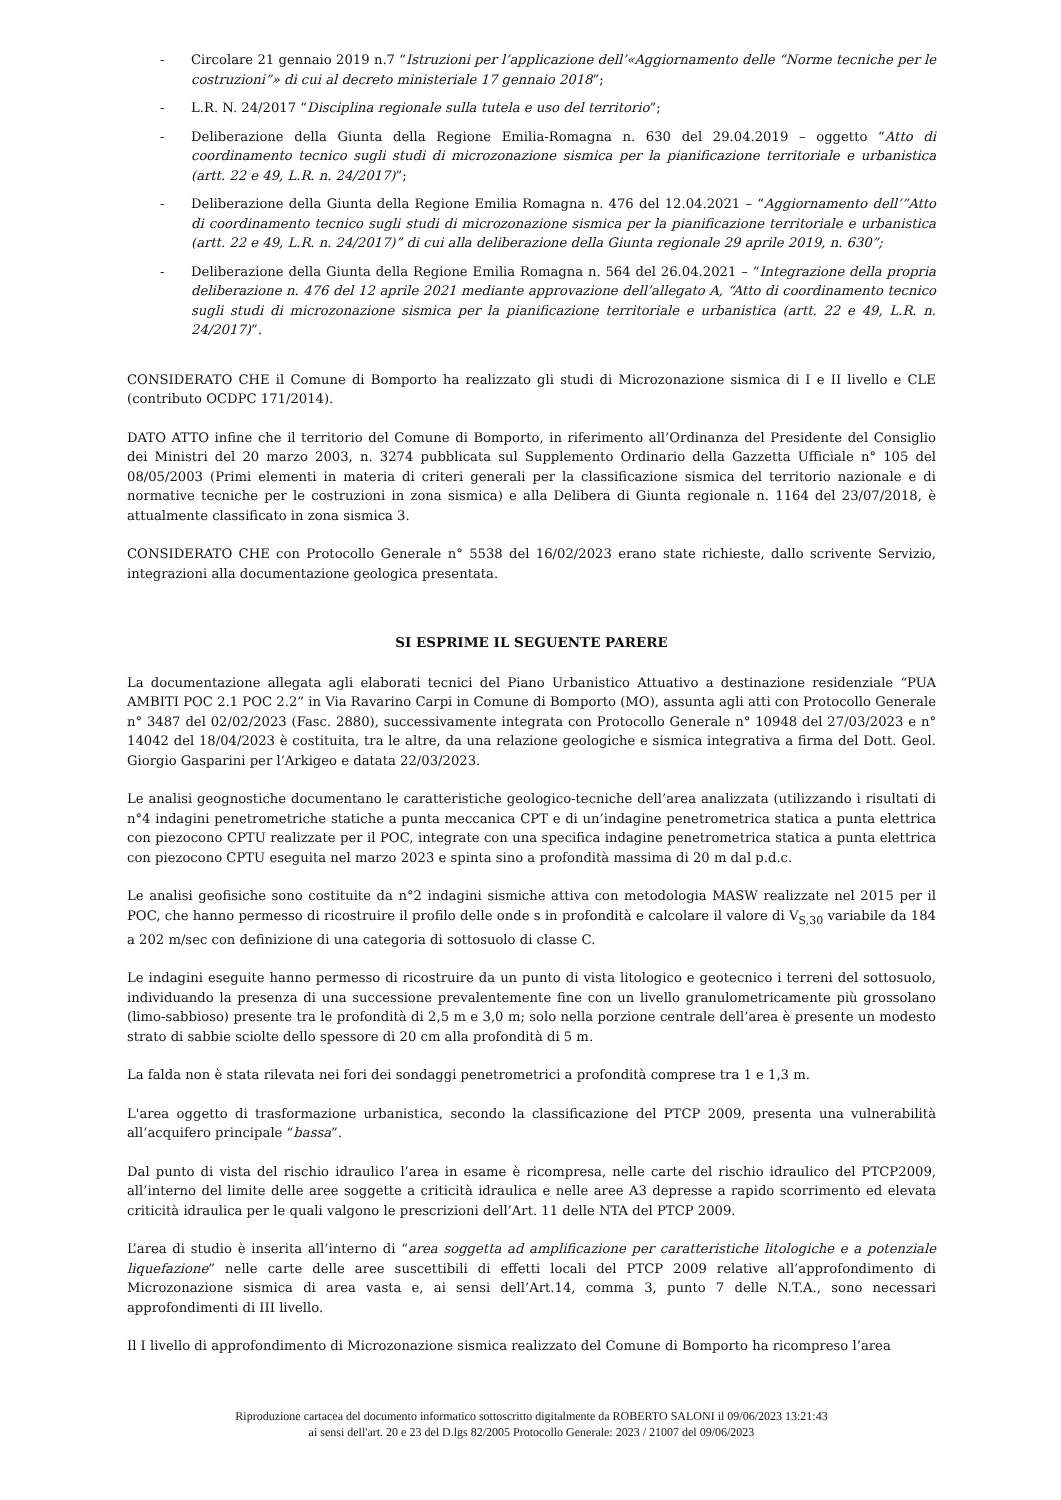- Circolare 21 gennaio 2019 n.7 “Istruzioni per l’applicazione dell’«Aggiornamento delle “Norme tecniche per le costruzioni”» di cui al decreto ministeriale 17 gennaio 2018”;
- L.R. N. 24/2017 “Disciplina regionale sulla tutela e uso del territorio”;
- Deliberazione della Giunta della Regione Emilia-Romagna n. 630 del 29.04.2019 – oggetto “Atto di coordinamento tecnico sugli studi di microzonazione sismica per la pianificazione territoriale e urbanistica (artt. 22 e 49, L.R. n. 24/2017)”;
- Deliberazione della Giunta della Regione Emilia Romagna n. 476 del 12.04.2021 – “Aggiornamento dell’”Atto di coordinamento tecnico sugli studi di microzonazione sismica per la pianificazione territoriale e urbanistica (artt. 22 e 49, L.R. n. 24/2017)” di cui alla deliberazione della Giunta regionale 29 aprile 2019, n. 630”;
- Deliberazione della Giunta della Regione Emilia Romagna n. 564 del 26.04.2021 – “Integrazione della propria deliberazione n. 476 del 12 aprile 2021 mediante approvazione dell’allegato A, “Atto di coordinamento tecnico sugli studi di microzonazione sismica per la pianificazione territoriale e urbanistica (artt. 22 e 49, L.R. n. 24/2017)”.
CONSIDERATO CHE il Comune di Bomporto ha realizzato gli studi di Microzonazione sismica di I e II livello e CLE (contributo OCDPC 171/2014).
DATO ATTO infine che il territorio del Comune di Bomporto, in riferimento all’Ordinanza del Presidente del Consiglio dei Ministri del 20 marzo 2003, n. 3274 pubblicata sul Supplemento Ordinario della Gazzetta Ufficiale n° 105 del 08/05/2003 (Primi elementi in materia di criteri generali per la classificazione sismica del territorio nazionale e di normative tecniche per le costruzioni in zona sismica) e alla Delibera di Giunta regionale n. 1164 del 23/07/2018, è attualmente classificato in zona sismica 3.
CONSIDERATO CHE con Protocollo Generale n° 5538 del 16/02/2023 erano state richieste, dallo scrivente Servizio, integrazioni alla documentazione geologica presentata.
SI ESPRIME IL SEGUENTE PARERE
La documentazione allegata agli elaborati tecnici del Piano Urbanistico Attuativo a destinazione residenziale “PUA AMBITI POC 2.1 POC 2.2” in Via Ravarino Carpi in Comune di Bomporto (MO), assunta agli atti con Protocollo Generale n° 3487 del 02/02/2023 (Fasc. 2880), successivamente integrata con Protocollo Generale n° 10948 del 27/03/2023 e n° 14042 del 18/04/2023 è costituita, tra le altre, da una relazione geologiche e sismica integrativa a firma del Dott. Geol. Giorgio Gasparini per l’Arkigeo e datata 22/03/2023.
Le analisi geognostiche documentano le caratteristiche geologico-tecniche dell’area analizzata (utilizzando i risultati di n°4 indagini penetrometriche statiche a punta meccanica CPT e di un’indagine penetrometrica statica a punta elettrica con piezocono CPTU realizzate per il POC, integrate con una specifica indagine penetrometrica statica a punta elettrica con piezocono CPTU eseguita nel marzo 2023 e spinta sino a profondità massima di 20 m dal p.d.c.
Le analisi geofisiche sono costituite da n°2 indagini sismiche attiva con metodologia MASW realizzate nel 2015 per il POC, che hanno permesso di ricostruire il profilo delle onde s in profondità e calcolare il valore di V<sub>S,30</sub> variabile da 184 a 202 m/sec con definizione di una categoria di sottosuolo di classe C.
Le indagini eseguite hanno permesso di ricostruire da un punto di vista litologico e geotecnico i terreni del sottosuolo, individuando la presenza di una successione prevalentemente fine con un livello granulometricamente più grossolano (limo-sabbioso) presente tra le profondità di 2,5 m e 3,0 m; solo nella porzione centrale dell’area è presente un modesto strato di sabbie sciolte dello spessore di 20 cm alla profondità di 5 m.
La falda non è stata rilevata nei fori dei sondaggi penetrometrici a profondità comprese tra 1 e 1,3 m.
L'area oggetto di trasformazione urbanistica, secondo la classificazione del PTCP 2009, presenta una vulnerabilità all’acquifero principale “bassa”.
Dal punto di vista del rischio idraulico l’area in esame è ricompresa, nelle carte del rischio idraulico del PTCP2009, all’interno del limite delle aree soggette a criticità idraulica e nelle aree A3 depresse a rapido scorrimento ed elevata criticità idraulica per le quali valgono le prescrizioni dell’Art. 11 delle NTA del PTCP 2009.
L’area di studio è inserita all’interno di “area soggetta ad amplificazione per caratteristiche litologiche e a potenziale liquefazione” nelle carte delle aree suscettibili di effetti locali del PTCP 2009 relative all’approfondimento di Microzonazione sismica di area vasta e, ai sensi dell’Art.14, comma 3, punto 7 delle N.T.A., sono necessari approfondimenti di III livello.
Il I livello di approfondimento di Microzonazione sismica realizzato del Comune di Bomporto ha ricompreso l’area
Riproduzione cartacea del documento informatico sottoscritto digitalmente da ROBERTO SALONI il 09/06/2023 13:21:43
ai sensi dell'art. 20 e 23 del D.lgs 82/2005 Protocollo Generale: 2023 / 21007 del 09/06/2023